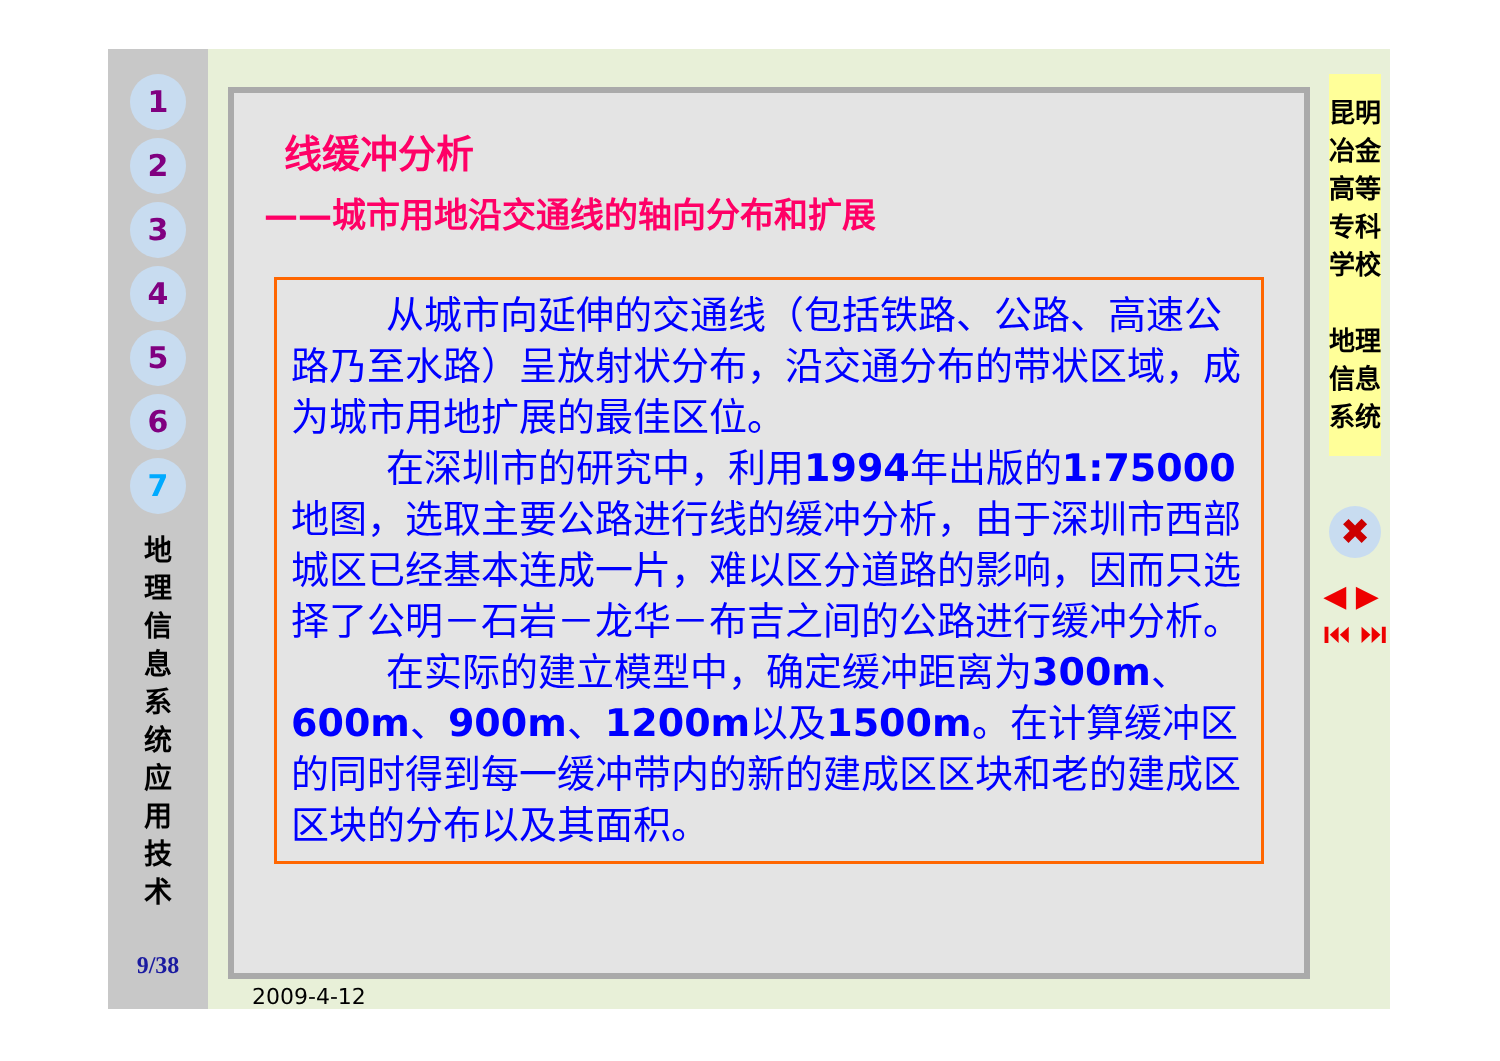1
2
3
4
5
6
7
地 理 信 息 系 统 应 用 技 术
9/38
线缓冲分析
——城市用地沿交通线的轴向分布和扩展
从城市向延伸的交通线（包括铁路、公路、高速公路乃至水路）呈放射状分布，沿交通分布的带状区域，成为城市用地扩展的最佳区位。
在深圳市的研究中，利用1994年出版的1:75000地图，选取主要公路进行线的缓冲分析，由于深圳市西部城区已经基本连成一片，难以区分道路的影响，因而只选择了公明－石岩－龙华－布吉之间的公路进行缓冲分析。
在实际的建立模型中，确定缓冲距离为300m、600m、900m、1200m以及1500m。在计算缓冲区的同时得到每一缓冲带内的新的建成区区块和老的建成区区块的分布以及其面积。
2009-4-12
昆明冶金高等专科学校
地理信息系统
✖
◀ ▶
⏮ ⏭